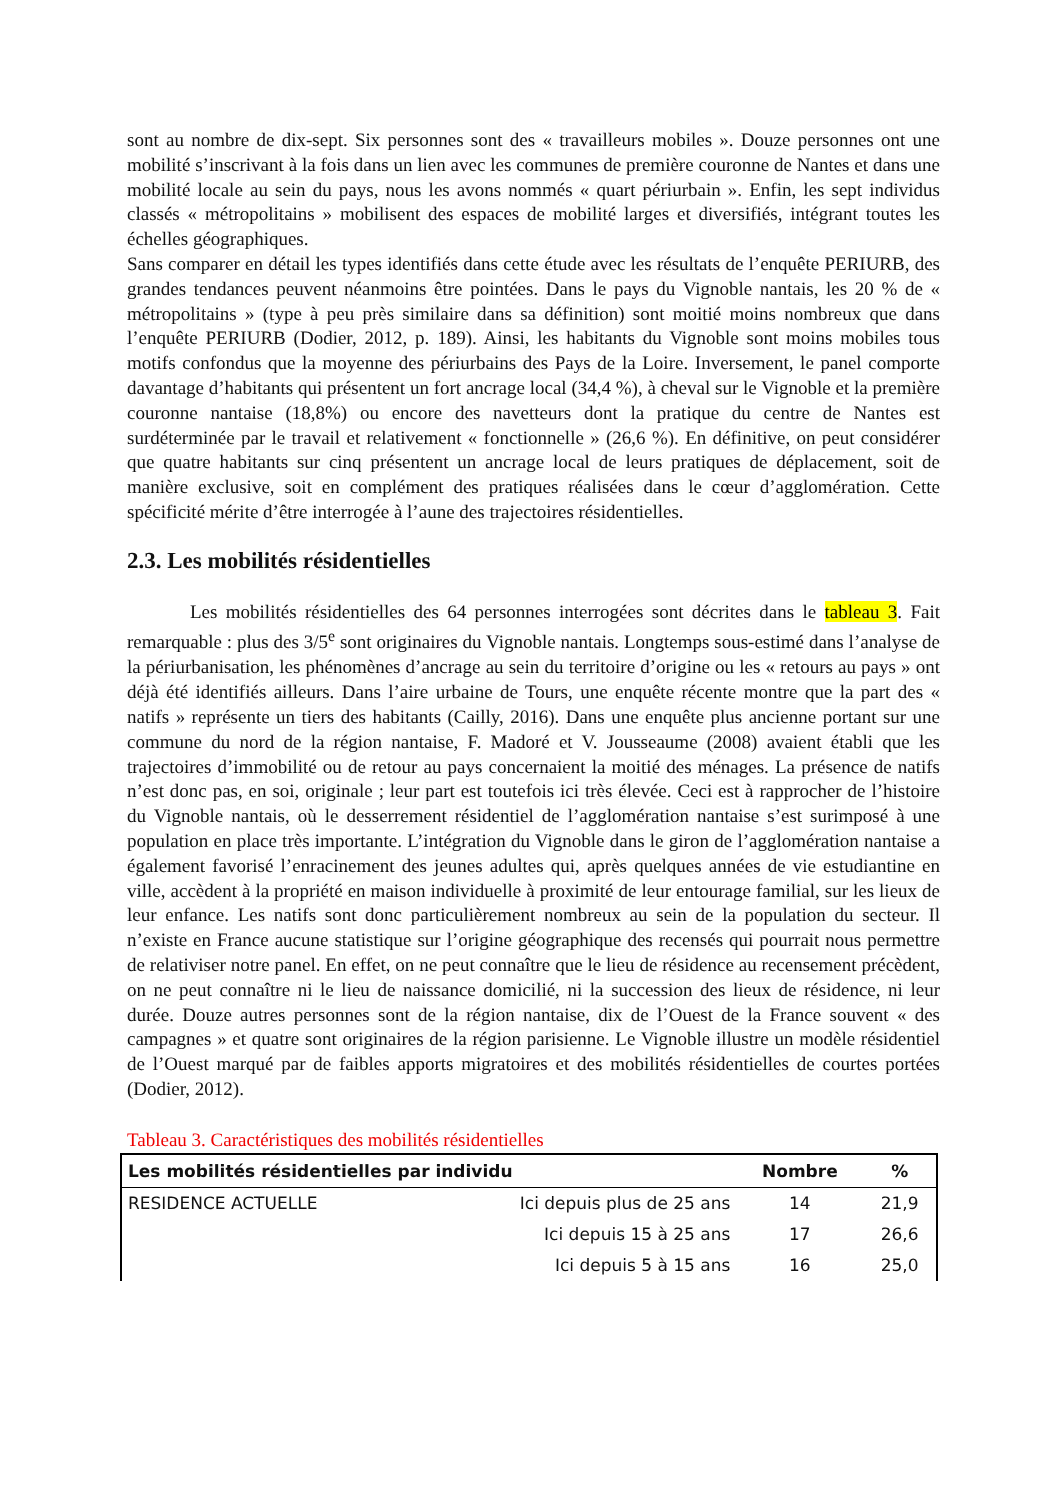sont au nombre de dix-sept. Six personnes sont des « travailleurs mobiles ». Douze personnes ont une mobilité s’inscrivant à la fois dans un lien avec les communes de première couronne de Nantes et dans une mobilité locale au sein du pays, nous les avons nommés « quart périurbain ». Enfin, les sept individus classés « métropolitains » mobilisent des espaces de mobilité larges et diversifiés, intégrant toutes les échelles géographiques.
Sans comparer en détail les types identifiés dans cette étude avec les résultats de l’enquête PERIURB, des grandes tendances peuvent néanmoins être pointées. Dans le pays du Vignoble nantais, les 20 % de « métropolitains » (type à peu près similaire dans sa définition) sont moitié moins nombreux que dans l’enquête PERIURB (Dodier, 2012, p. 189). Ainsi, les habitants du Vignoble sont moins mobiles tous motifs confondus que la moyenne des périurbains des Pays de la Loire. Inversement, le panel comporte davantage d’habitants qui présentent un fort ancrage local (34,4 %), à cheval sur le Vignoble et la première couronne nantaise (18,8%) ou encore des navetteurs dont la pratique du centre de Nantes est surdéterminée par le travail et relativement « fonctionnelle » (26,6 %). En définitive, on peut considérer que quatre habitants sur cinq présentent un ancrage local de leurs pratiques de déplacement, soit de manière exclusive, soit en complément des pratiques réalisées dans le cœur d’agglomération. Cette spécificité mérite d’être interrogée à l’aune des trajectoires résidentielles.
2.3. Les mobilités résidentielles
Les mobilités résidentielles des 64 personnes interrogées sont décrites dans le tableau 3. Fait remarquable : plus des 3/5<sup>e</sup> sont originaires du Vignoble nantais. Longtemps sous-estimé dans l’analyse de la périurbanisation, les phénomènes d’ancrage au sein du territoire d’origine ou les « retours au pays » ont déjà été identifiés ailleurs. Dans l’aire urbaine de Tours, une enquête récente montre que la part des « natifs » représente un tiers des habitants (Cailly, 2016). Dans une enquête plus ancienne portant sur une commune du nord de la région nantaise, F. Madoré et V. Jousseaume (2008) avaient établi que les trajectoires d’immobilité ou de retour au pays concernaient la moitié des ménages. La présence de natifs n’est donc pas, en soi, originale ; leur part est toutefois ici très élevée. Ceci est à rapprocher de l’histoire du Vignoble nantais, où le desserrement résidentiel de l’agglomération nantaise s’est surimposé à une population en place très importante. L’intégration du Vignoble dans le giron de l’agglomération nantaise a également favorisé l’enracinement des jeunes adultes qui, après quelques années de vie estudiantine en ville, accèdent à la propriété en maison individuelle à proximité de leur entourage familial, sur les lieux de leur enfance. Les natifs sont donc particulièrement nombreux au sein de la population du secteur. Il n’existe en France aucune statistique sur l’origine géographique des recensés qui pourrait nous permettre de relativiser notre panel. En effet, on ne peut connaître que le lieu de résidence au recensement précèdent, on ne peut connaître ni le lieu de naissance domicilié, ni la succession des lieux de résidence, ni leur durée. Douze autres personnes sont de la région nantaise, dix de l’Ouest de la France souvent « des campagnes » et quatre sont originaires de la région parisienne. Le Vignoble illustre un modèle résidentiel de l’Ouest marqué par de faibles apports migratoires et des mobilités résidentielles de courtes portées (Dodier, 2012).
Tableau 3. Caractéristiques des mobilités résidentielles
| Les mobilités résidentielles par individu | | Nombre | % |
| --- | --- | --- | --- |
| RESIDENCE ACTUELLE | Ici depuis plus de 25 ans | 14 | 21,9 |
| | Ici depuis 15 à 25 ans | 17 | 26,6 |
| | Ici depuis 5 à 15 ans | 16 | 25,0 |